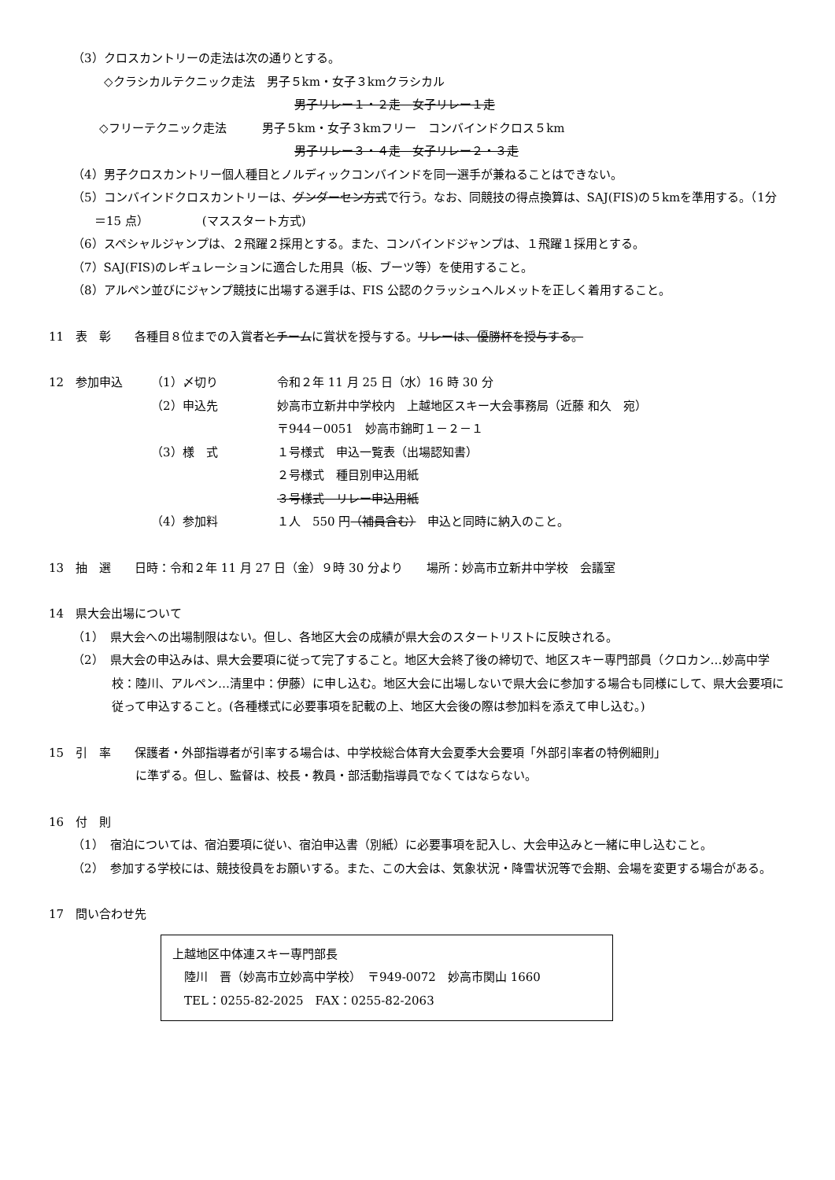（3）クロスカントリーの走法は次の通りとする。
◇クラシカルテクニック走法　男子５km・女子３kmクラシカル
男子リレー１・２走　女子リレー１走
◇フリーテクニック走法　　　男子５km・女子３kmフリー　コンバインドクロス５km
男子リレー３・４走　女子リレー２・３走
（4）男子クロスカントリー個人種目とノルディックコンバインドを同一選手が兼ねることはできない。
（5）コンバインドクロスカントリーは、グンダーセン方式で行う。なお、同競技の得点換算は、SAJ(FIS)の５kmを準用する。（1分＝15 点）　　　　　(マススタート方式)
（6）スペシャルジャンプは、２飛躍２採用とする。また、コンバインドジャンプは、１飛躍１採用とする。
（7）SAJ(FIS)のレギュレーションに適合した用具（板、ブーツ等）を使用すること。
（8）アルペン並びにジャンプ競技に出場する選手は、FIS 公認のクラッシュヘルメットを正しく着用すること。
11　表　彰　　各種目８位までの入賞者とチームに賞状を授与する。リレーは、優勝杯を授与する。
12　参加申込 （1）〆切り 令和２年 11 月 25 日（水）16 時 30 分
（2）申込先 妙高市立新井中学校内　上越地区スキー大会事務局（近藤 和久　宛）
〒944－0051　妙高市錦町１－２－１
（3）様　式 １号様式　申込一覧表（出場認知書）
２号様式　種目別申込用紙
３号様式　リレー申込用紙
（4）参加料 １人　550 円（補員含む）　申込と同時に納入のこと。
13　抽　選　　日時：令和２年 11 月 27 日（金）９時 30 分より　　場所：妙高市立新井中学校　会議室
14　県大会出場について
（1）　県大会への出場制限はない。但し、各地区大会の成績が県大会のスタートリストに反映される。
（2）　県大会の申込みは、県大会要項に従って完了すること。地区大会終了後の締切で、地区スキー専門部員（クロカン…妙高中学校：陸川、アルペン…清里中：伊藤）に申し込む。地区大会に出場しないで県大会に参加する場合も同様にして、県大会要項に従って申込すること。(各種様式に必要事項を記載の上、地区大会後の際は参加料を添えて申し込む。)
15　引　率　　保護者・外部指導者が引率する場合は、中学校総合体育大会夏季大会要項「外部引率者の特例細則」
に準ずる。但し、監督は、校長・教員・部活動指導員でなくてはならない。
16　付　則
（1）　宿泊については、宿泊要項に従い、宿泊申込書（別紙）に必要事項を記入し、大会申込みと一緒に申し込むこと。
（2）　参加する学校には、競技役員をお願いする。また、この大会は、気象状況・降雪状況等で会期、会場を変更する場合がある。
17　問い合わせ先
上越地区中体連スキー専門部長
　陸川　晋（妙高市立妙高中学校）　〒949-0072　妙高市関山 1660
　TEL：0255-82-2025　FAX：0255-82-2063